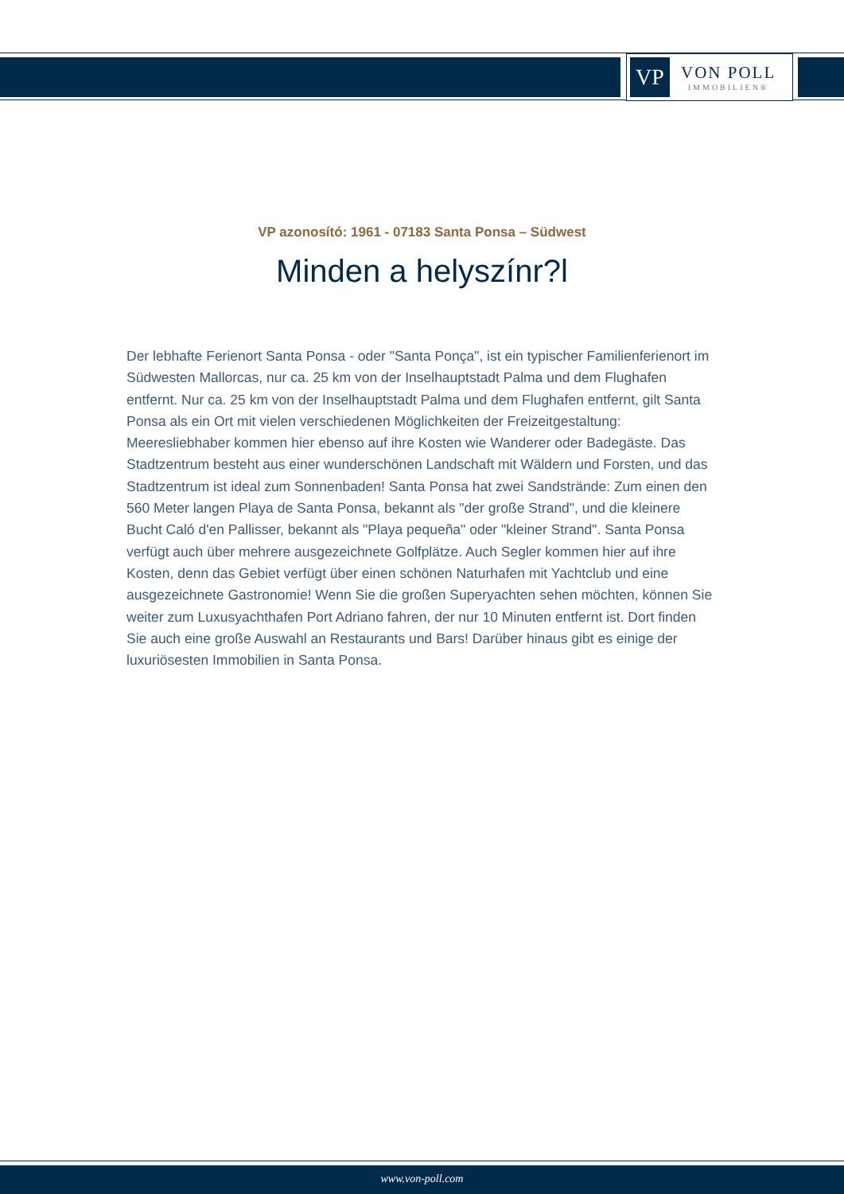VP
VON POLL
IMMOBILIEN®
VP azonosító: 1961 - 07183 Santa Ponsa – Südwest
Minden a helyszínr?l
Der lebhafte Ferienort Santa Ponsa - oder "Santa Ponça", ist ein typischer Familienferienort im Südwesten Mallorcas, nur ca. 25 km von der Inselhauptstadt Palma und dem Flughafen entfernt. Nur ca. 25 km von der Inselhauptstadt Palma und dem Flughafen entfernt, gilt Santa Ponsa als ein Ort mit vielen verschiedenen Möglichkeiten der Freizeitgestaltung: Meeresliebhaber kommen hier ebenso auf ihre Kosten wie Wanderer oder Badegäste. Das Stadtzentrum besteht aus einer wunderschönen Landschaft mit Wäldern und Forsten, und das Stadtzentrum ist ideal zum Sonnenbaden! Santa Ponsa hat zwei Sandstrände: Zum einen den 560 Meter langen Playa de Santa Ponsa, bekannt als "der große Strand", und die kleinere Bucht Caló d'en Pallisser, bekannt als "Playa pequeña" oder "kleiner Strand". Santa Ponsa verfügt auch über mehrere ausgezeichnete Golfplätze. Auch Segler kommen hier auf ihre Kosten, denn das Gebiet verfügt über einen schönen Naturhafen mit Yachtclub und eine ausgezeichnete Gastronomie! Wenn Sie die großen Superyachten sehen möchten, können Sie weiter zum Luxusyachthafen Port Adriano fahren, der nur 10 Minuten entfernt ist. Dort finden Sie auch eine große Auswahl an Restaurants und Bars! Darüber hinaus gibt es einige der luxuriösesten Immobilien in Santa Ponsa.
www.von-poll.com